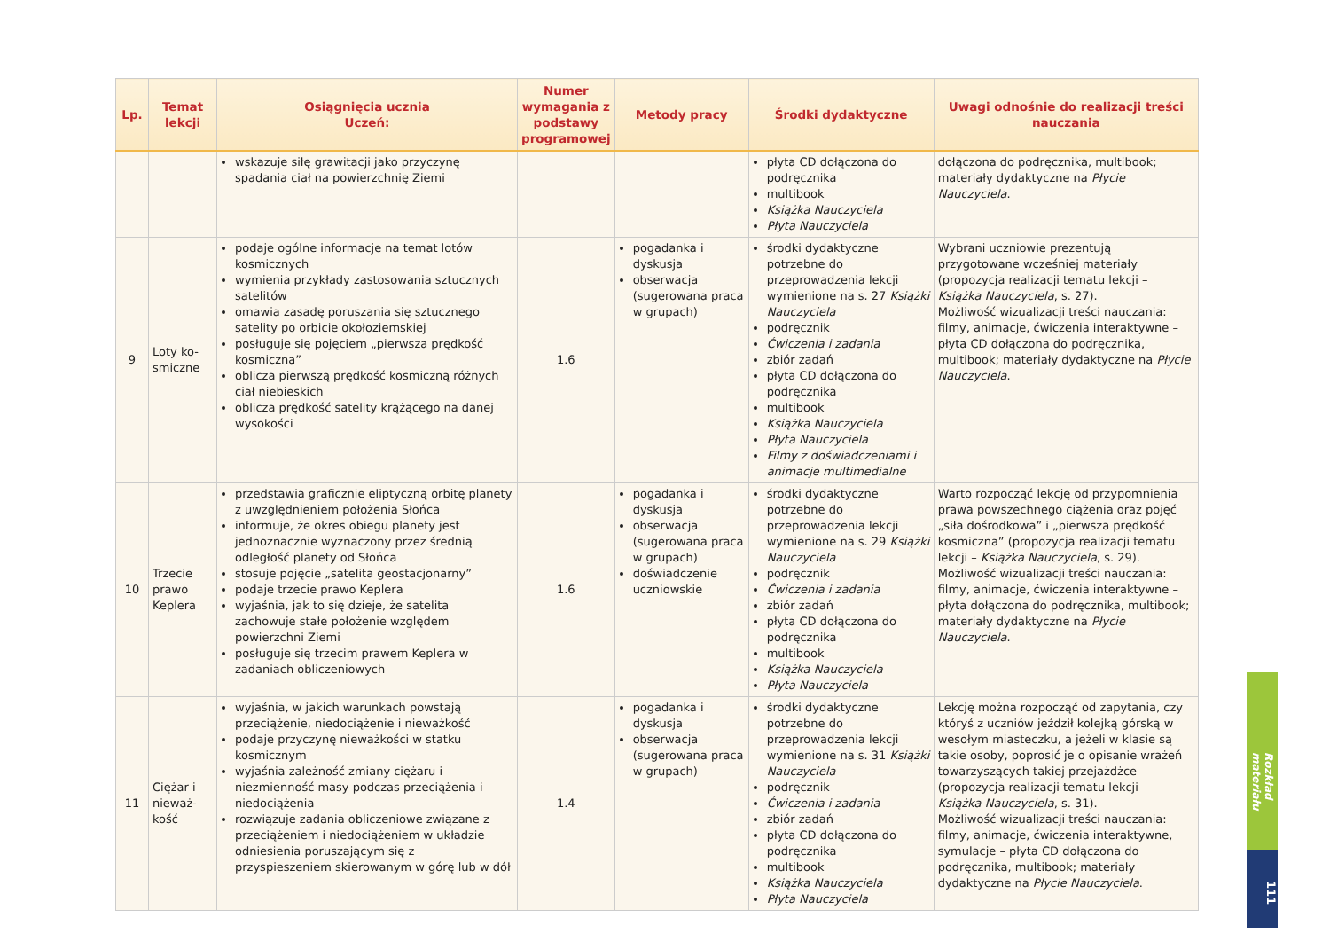| Lp. | Temat lekcji | Osiągnięcia ucznia Uczeń: | Numer wymagania z podstawy programowej | Metody pracy | Środki dydaktyczne | Uwagi odnośnie do realizacji treści nauczania |
| --- | --- | --- | --- | --- | --- | --- |
| | | wskazuje siłę grawitacji jako przyczynę spadania ciał na powierzchnię Ziemi | | | płyta CD dołączona do podręcznika multibook Książka Nauczyciela Płyta Nauczyciela | dołączona do podręcznika, multibook; materiały dydaktyczne na Płycie Nauczyciela . |
| 9 | Loty ko- smiczne | podaje ogólne informacje na temat lotów kosmicznych wymienia przykłady zastosowania sztucznych satelitów omawia zasadę poruszania się sztucznego satelity po orbicie okołoziemskiej posługuje się pojęciem „pierwsza prędkość kosmiczna” oblicza pierwszą prędkość kosmiczną różnych ciał niebieskich oblicza prędkość satelity krążącego na danej wysokości | 1.6 | pogadanka i dyskusja obserwacja (sugerowana praca w grupach) | środki dydaktyczne potrzebne do przeprowadzenia lekcji wymienione na s. 27 Książki Nauczyciela podręcznik Ćwiczenia i zadania zbiór zadań płyta CD dołączona do podręcznika multibook Książka Nauczyciela Płyta Nauczyciela Filmy z doświadczeniami i animacje multimedialne | Wybrani uczniowie prezentują przygotowane wcześniej materiały (propozycja realizacji tematu lekcji – Książka Nauczyciela , s. 27). Możliwość wizualizacji treści nauczania: filmy, animacje, ćwiczenia interaktywne – płyta CD dołączona do podręcznika, multibook; materiały dydaktyczne na Płycie Nauczyciela . |
| 10 | Trzecie prawo Keplera | przedstawia graficznie eliptyczną orbitę planety z uwzględnieniem położenia Słońca informuje, że okres obiegu planety jest jednoznacznie wyznaczony przez średnią odległość planety od Słońca stosuje pojęcie „satelita geostacjonarny” podaje trzecie prawo Keplera wyjaśnia, jak to się dzieje, że satelita zachowuje stałe położenie względem powierzchni Ziemi posługuje się trzecim prawem Keplera w zadaniach obliczeniowych | 1.6 | pogadanka i dyskusja obserwacja (sugerowana praca w grupach) doświadczenie uczniowskie | środki dydaktyczne potrzebne do przeprowadzenia lekcji wymienione na s. 29 Książki Nauczyciela podręcznik Ćwiczenia i zadania zbiór zadań płyta CD dołączona do podręcznika multibook Książka Nauczyciela Płyta Nauczyciela | Warto rozpocząć lekcję od przypomnienia prawa powszechnego ciążenia oraz pojęć „siła dośrodkowa” i „pierwsza prędkość kosmiczna” (propozycja realizacji tematu lekcji – Książka Nauczyciela , s. 29). Możliwość wizualizacji treści nauczania: filmy, animacje, ćwiczenia interaktywne – płyta dołączona do podręcznika, multibook; materiały dydaktyczne na Płycie Nauczyciela . |
| 11 | Ciężar i nieważ- kość | wyjaśnia, w jakich warunkach powstają przeciążenie, niedociążenie i nieważkość podaje przyczynę nieważkości w statku kosmicznym wyjaśnia zależność zmiany ciężaru i niezmienność masy podczas przeciążenia i niedociążenia rozwiązuje zadania obliczeniowe związane z przeciążeniem i niedociążeniem w układzie odniesienia poruszającym się z przyspieszeniem skierowanym w górę lub w dół | 1.4 | pogadanka i dyskusja obserwacja (sugerowana praca w grupach) | środki dydaktyczne potrzebne do przeprowadzenia lekcji wymienione na s. 31 Książki Nauczyciela podręcznik Ćwiczenia i zadania zbiór zadań płyta CD dołączona do podręcznika multibook Książka Nauczyciela Płyta Nauczyciela | Lekcję można rozpocząć od zapytania, czy któryś z uczniów jeździł kolejką górską w wesołym miasteczku, a jeżeli w klasie są takie osoby, poprosić je o opisanie wrażeń towarzyszących takiej przejażdżce (propozycja realizacji tematu lekcji – Książka Nauczyciela , s. 31). Możliwość wizualizacji treści nauczania: filmy, animacje, ćwiczenia interaktywne, symulacje – płyta CD dołączona do podręcznika, multibook; materiały dydaktyczne na Płycie Nauczyciela . |
Rozkład materiału
111